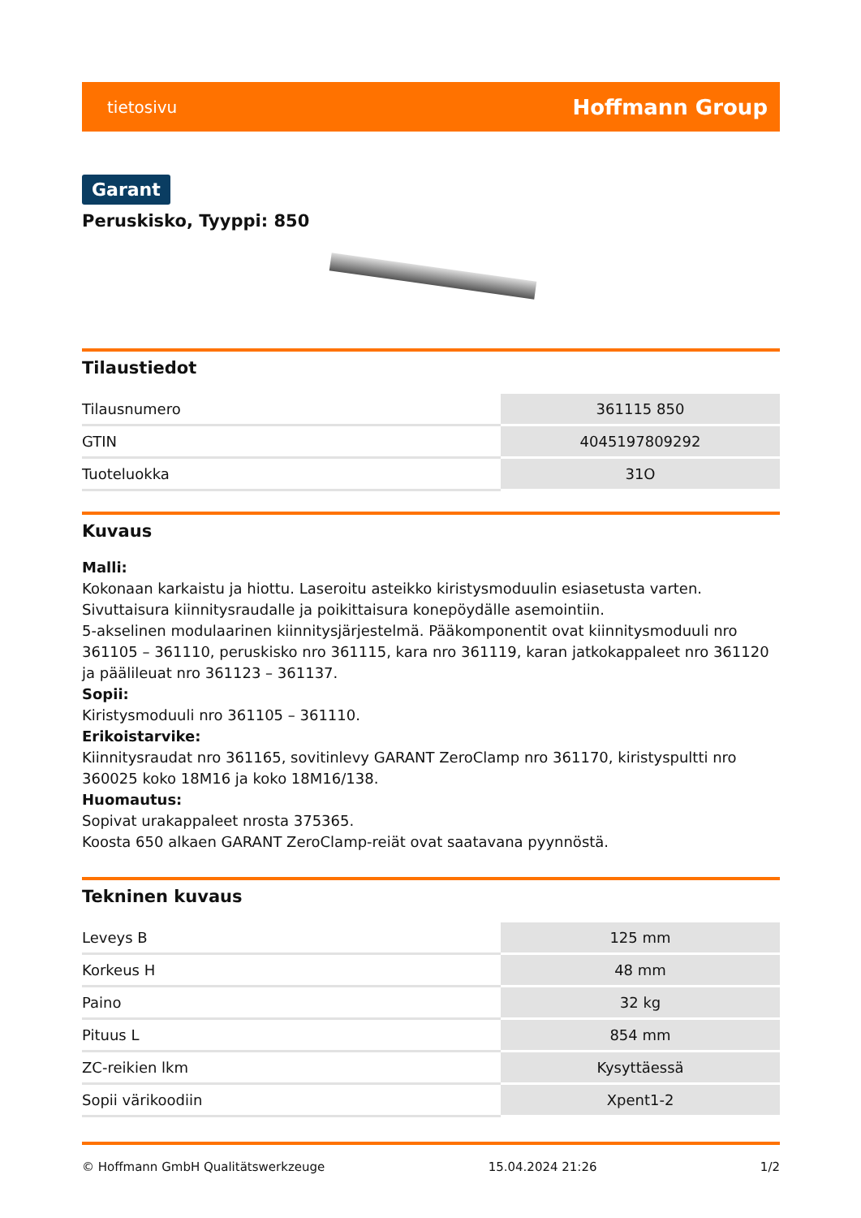tietosivu Hoffmann Group
Garant
Peruskisko, Tyyppi: 850
Tilaustiedot
| Tilausnumero | 361115 850 |
| GTIN | 4045197809292 |
| Tuoteluokka | 31O |
Kuvaus
Malli:
Kokonaan karkaistu ja hiottu. Laseroitu asteikko kiristysmoduulin esiasetusta varten. Sivuttaisura kiinnitysraudalle ja poikittaisura konepöydälle asemointiin.
5-akselinen modulaarinen kiinnitysjärjestelmä. Pääkomponentit ovat kiinnitysmoduuli nro 361105 – 361110, peruskisko nro 361115, kara nro 361119, karan jatkokappaleet nro 361120 ja päälileuat nro 361123 – 361137.
Sopii:
Kiristysmoduuli nro 361105 – 361110.
Erikoistarvike:
Kiinnitysraudat nro 361165, sovitinlevy GARANT ZeroClamp nro 361170, kiristyspultti nro 360025 koko 18M16 ja koko 18M16/138.
Huomautus:
Sopivat urakappaleet nrosta 375365.
Koosta 650 alkaen GARANT ZeroClamp-reiät ovat saatavana pyynnöstä.
Tekninen kuvaus
| Leveys B | 125 mm |
| Korkeus H | 48 mm |
| Paino | 32 kg |
| Pituus L | 854 mm |
| ZC-reikien lkm | Kysyttäessä |
| Sopii värikoodiin | Xpent1-2 |
© Hoffmann GmbH Qualitätswerkzeuge 15.04.2024 21:26 1/2